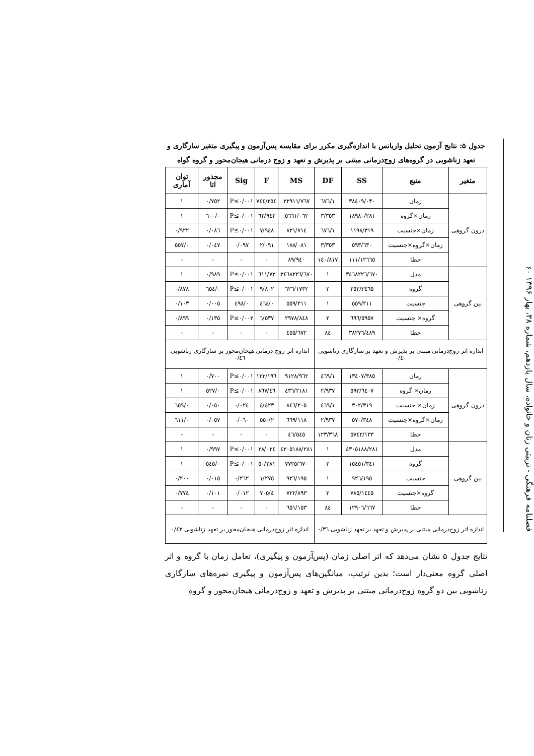فصلنامه فرهنگی - تربیتی زنان و خانواده، سال یازدهم، شماره ۳۸، بهار ۱۳۹۶ ۶۰
جدول ۵: نتایج آزمون تحلیل واریانس با اندازه‌گیری مکرر برای مقایسه پس‌آزمون و پیگیری متغیر سازگاری و تعهد زناشویی در گروه‌های زوج‌درمانی مبتنی بر پذیرش و تعهد و زوج درمانی هیجان‌محور و گروه گواه
| متغیر | منبع | SS | DF | MS | F | Sig | مجذور اتا | توان آماری |
| --- | --- | --- | --- | --- | --- | --- | --- | --- |
| درون گروهی | زمان | ۳۸٤۰۹/۰۳۰ | ۱/٦۷٦ | ۲۲۹۱۱/۷٦۷ | ۲٥٤/۷٤٤ | P≤۰/۰۰۱ | ۰/۷٥۲ | ۱ |
| | زمان×گروه | ۱۸۹۸۰/۲۸۱ | ۳/۳٥۳ | ٥٦٦۱/۰٦۲ | ٦۲/۹٤۲ | P≤۰/۰۰۱ | ۰/٦۰۰ | ۱ |
| | زمان×جنسیت | ۱۱۹۸/۳۱۹ | ۱/٦۷٦ | ۷۱٤/۸۲۱ | ۷/۹٤۸ | P≤۰/۰۰۱ | ۰/۰۸٦ | ۰/۹۲۲ |
| | زمان×گروه×جنسیت | ٦۳۰/٥۹۳ | ۳/۳٥۳ | ۱۸۸/۰۸۱ | ۲/۰۹۱ | ۰/۰۹۷ | ۰/۰٤۷ | ۰/٥٥۷ |
| | خطا | ۱۲٦٦٥/۱۱۱ | ۱٤۰/۸۱۷ | ۸۹/۹٤۰ | - | - | - | - |
| بین گروهی | مدل | ۳٤٦۸۲۲٦/٦۷۰ | ۱ | ۳٤٦۸۲۲٦/٦۷۰ | ۷۳/٦۱۱ | P≤۰/۰۰۱ | ۰/۹۸۹ | ۱ |
| | گروه | ۳٤٦٥/۲٥۲ | ۲ | ۱۷۳۲/٦۲٦ | ۹/۸۰۲ | P≤۰/۰۰۱ | ۰/٦٥٤ | ۰/۸۷۸ |
| | جنسیت | ۲۱۱/٥٥۹ | ۱ | ۲۱۱/٥٥۹ | ۰/٤٦٤ | ۰/٤۹۸ | ۰/۰۰٥ | ۰/۱۰۳ |
| | گروه× جنسیت | ٥۹٥۷/٦۹٦ | ۲ | ۲۹۷۸/۸٤۸ | ٦/٥۳۷ | P≤۰/۰۰۲ | ۰/۱۳٥ | ۰/۸۹۹ |
| | خطا | ۳۸۲۷٦/٤۸۹ | ۸٤ | ٤٥٥/٦۷۲ | - | - | - | - |
| اندازه اثر زوج‌درمانی مبتنی بر پذیرش و تعهد بر سازگاری زناشویی ۰/٤۰ | | | | اندازه اثر زوج درمانی هیجان‌محور بر سازگاری زناشویی ۰/٤٦ | | | | |
| درون گروهی | زمان | ۱۳٤۰۷/۳۸٥ | ۱/٤٦۹ | ۹۱۲۸/۹٦۲ | ۱۹٦/۱۳۳ | P≤۰/۰۰۱ | ۰/۷۰۰ | ۱ |
| | زمان× گروه | ٦٤۰۷/٥۹۳ | ۲/۹۳۷ | ۲۱۸۱/٤۳٦ | ٤٦/۸٦۷ | P≤۰/۰۰۱ | ۰/٥۲۷ | ۱ |
| | زمان× جنسیت | ۳۰۲/۳۱۹ | ۱/٤٦۹ | ۲۰٥/۸٤٦ | ٤/٤۲۳ | ۰/۰۲٤ | ۰/۰٥۰ | ۰/٦٥۹ |
| | زمان×گروه×جنسیت | ۳٤۸/٥۷۰ | ۲/۹۳۷ | ۱۱۸/٦٦۹ | ۲/٥٥۰ | ۰/۰٦۰ | ۰/۰٥۷ | ۰/٦۱۱ |
| | خطا | ٥۷٤۲/۱۳۳ | ۱۲۳/۳٦۸ | ٤٦/٥٤٥ | - | - | - | - |
| بین گروهی | مدل | ٤۳۰٥۱۸۸/۲۸۱ | ۱ | ٤۳۰٥۱۸۸/۲۸۱ | ۲۸/۰۲٤ | P≤۰/۰۰۱ | ۰/۹۹۷ | ۱ |
| | گروه | ۱٥٤٥۱/۳٤۱ | ۲ | ۷۷۲٥/٦۷۰ | ٥۰/۲۸۱ | P≤۰/۰۰۱ | ۰/٥٤٥ | ۱ |
| | جنسیت | ۱۹٥/۹۲٦ | ۱ | ۱۹٥/۹۲٦ | ۱/۲۷٥ | ۰/۲٦۲ | ۰/۰۱٥ | ۰/۲۰۰ |
| | گروه×جنسیت | ۱٤٤٥/۷۸٥ | ۲ | ۷۲۲/۸۹۳ | ٤/۷۰٥ | ۰/۰۱۲ | ۰/۱۰۱ | ۰/۷۷٤ |
| | خطا | ۱۲۹۰٦/٦٦۷ | ۸٤ | ۱٥۳/٦٥۱ | - | - | - | - |
| اندازه اثر زوج‌درمانی مبتنی بر پذیرش و تعهد بر تعهد زناشویی ۰/۳٦ | | | | اندازه اثر زوج‌درمانی هیجان‌محور بر تعهد زناشویی ۰/٤۲ | | | | |
نتایج جدول ۵ نشان می‌دهد که اثر اصلی زمان (پس‌آزمون و پیگیری)، تعامل زمان با گروه و اثر اصلی گروه معنی‌دار است؛ بدین ترتیب، میانگین‌های پس‌آزمون و پیگیری نمره‌های سازگاری زناشویی بین دو گروه زوج‌درمانی مبتنی بر پذیرش و تعهد و زوج‌درمانی هیجان‌محور و گروه